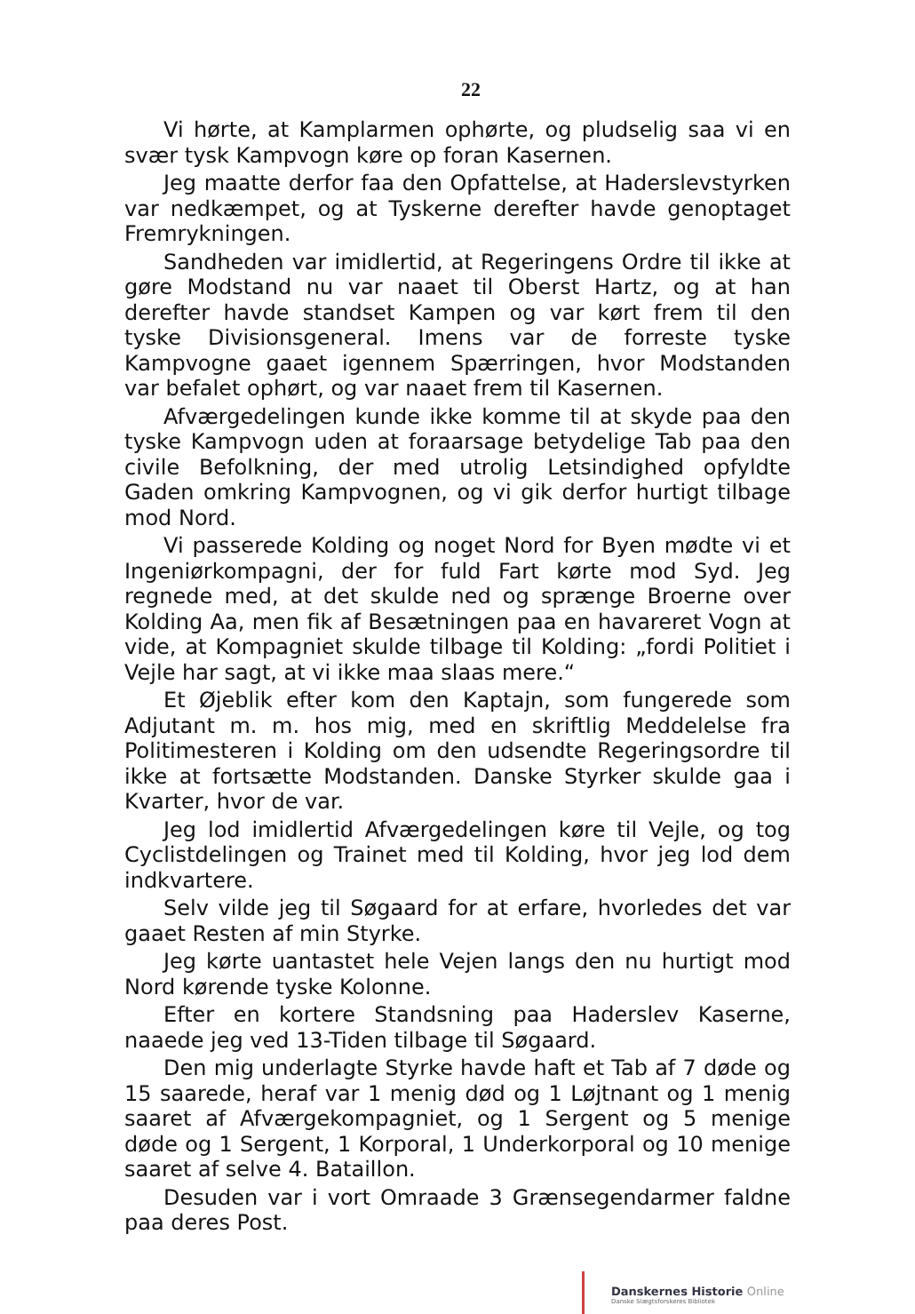22
Vi hørte, at Kamplarmen ophørte, og pludselig saa vi en svær tysk Kampvogn køre op foran Kasernen.
Jeg maatte derfor faa den Opfattelse, at Haderslevstyrken var nedkæmpet, og at Tyskerne derefter havde genoptaget Fremrykningen.
Sandheden var imidlertid, at Regeringens Ordre til ikke at gøre Modstand nu var naaet til Oberst Hartz, og at han derefter havde standset Kampen og var kørt frem til den tyske Divisionsgeneral. Imens var de forreste tyske Kampvogne gaaet igennem Spærringen, hvor Modstanden var befalet ophørt, og var naaet frem til Kasernen.
Afværgedelingen kunde ikke komme til at skyde paa den tyske Kampvogn uden at foraarsage betydelige Tab paa den civile Befolkning, der med utrolig Letsindighed opfyldte Gaden omkring Kampvognen, og vi gik derfor hurtigt tilbage mod Nord.
Vi passerede Kolding og noget Nord for Byen mødte vi et Ingeniørkompagni, der for fuld Fart kørte mod Syd. Jeg regnede med, at det skulde ned og sprænge Broerne over Kolding Aa, men fik af Besætningen paa en havareret Vogn at vide, at Kompagniet skulde tilbage til Kolding: „fordi Politiet i Vejle har sagt, at vi ikke maa slaas mere.“
Et Øjeblik efter kom den Kaptajn, som fungerede som Adjutant m. m. hos mig, med en skriftlig Meddelelse fra Politimesteren i Kolding om den udsendte Regeringsordre til ikke at fortsætte Modstanden. Danske Styrker skulde gaa i Kvarter, hvor de var.
Jeg lod imidlertid Afværgedelingen køre til Vejle, og tog Cyclistdelingen og Trainet med til Kolding, hvor jeg lod dem indkvartere.
Selv vilde jeg til Søgaard for at erfare, hvorledes det var gaaet Resten af min Styrke.
Jeg kørte uantastet hele Vejen langs den nu hurtigt mod Nord kørende tyske Kolonne.
Efter en kortere Standsning paa Haderslev Kaserne, naaede jeg ved 13-Tiden tilbage til Søgaard.
Den mig underlagte Styrke havde haft et Tab af 7 døde og 15 saarede, heraf var 1 menig død og 1 Løjtnant og 1 menig saaret af Afværgekompagniet, og 1 Sergent og 5 menige døde og 1 Sergent, 1 Korporal, 1 Underkorporal og 10 menige saaret af selve 4. Bataillon.
Desuden var i vort Omraade 3 Grænsegendarmer faldne paa deres Post.
Danskernes Historie Online
Danske Slægtsforskeres Bibliotek